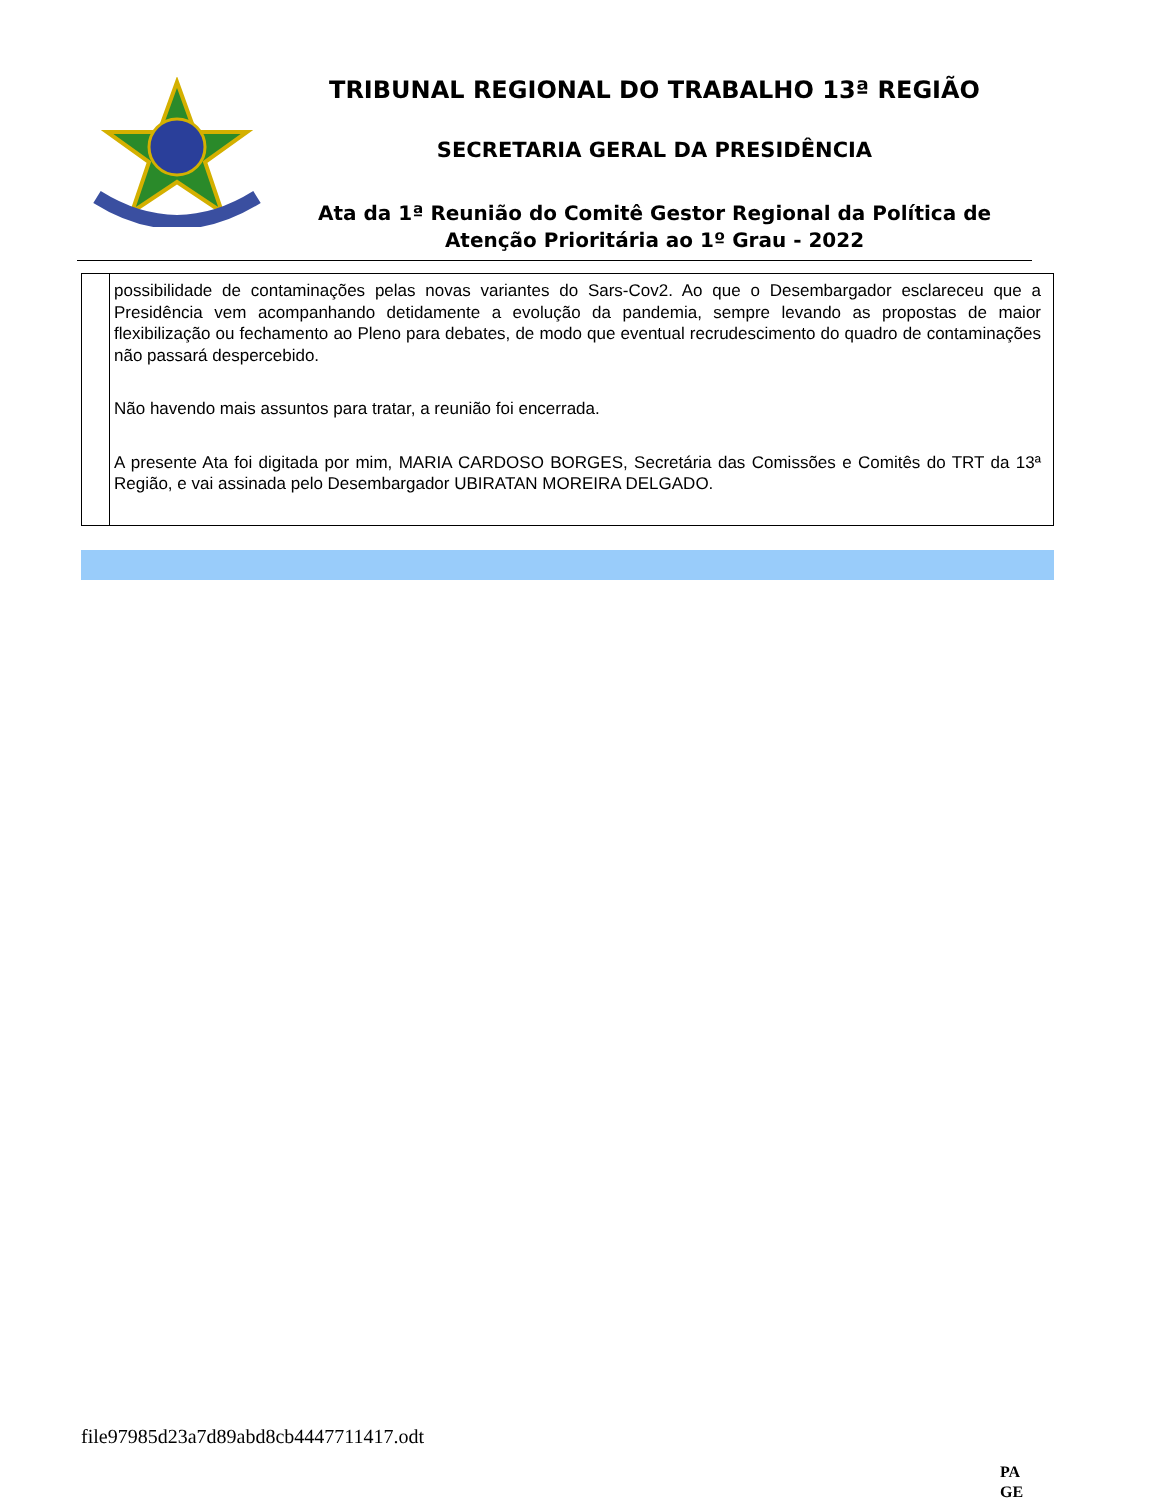TRIBUNAL REGIONAL DO TRABALHO 13ª REGIÃO
SECRETARIA GERAL DA PRESIDÊNCIA
Ata da 1ª Reunião do Comitê Gestor Regional da Política de Atenção Prioritária ao 1º Grau - 2022
| | possibilidade de contaminações pelas novas variantes do Sars-Cov2. Ao que o Desembargador esclareceu que a Presidência vem acompanhando detidamente a evolução da pandemia, sempre levando as propostas de maior flexibilização ou fechamento ao Pleno para debates, de modo que eventual recrudescimento do quadro de contaminações não passará despercebido. Não havendo mais assuntos para tratar, a reunião foi encerrada. A presente Ata foi digitada por mim, MARIA CARDOSO BORGES, Secretária das Comissões e Comitês do TRT da 13ª Região, e vai assinada pelo Desembargador UBIRATAN MOREIRA DELGADO. |
file97985d23a7d89abd8cb4447711417.odt
PA
GE